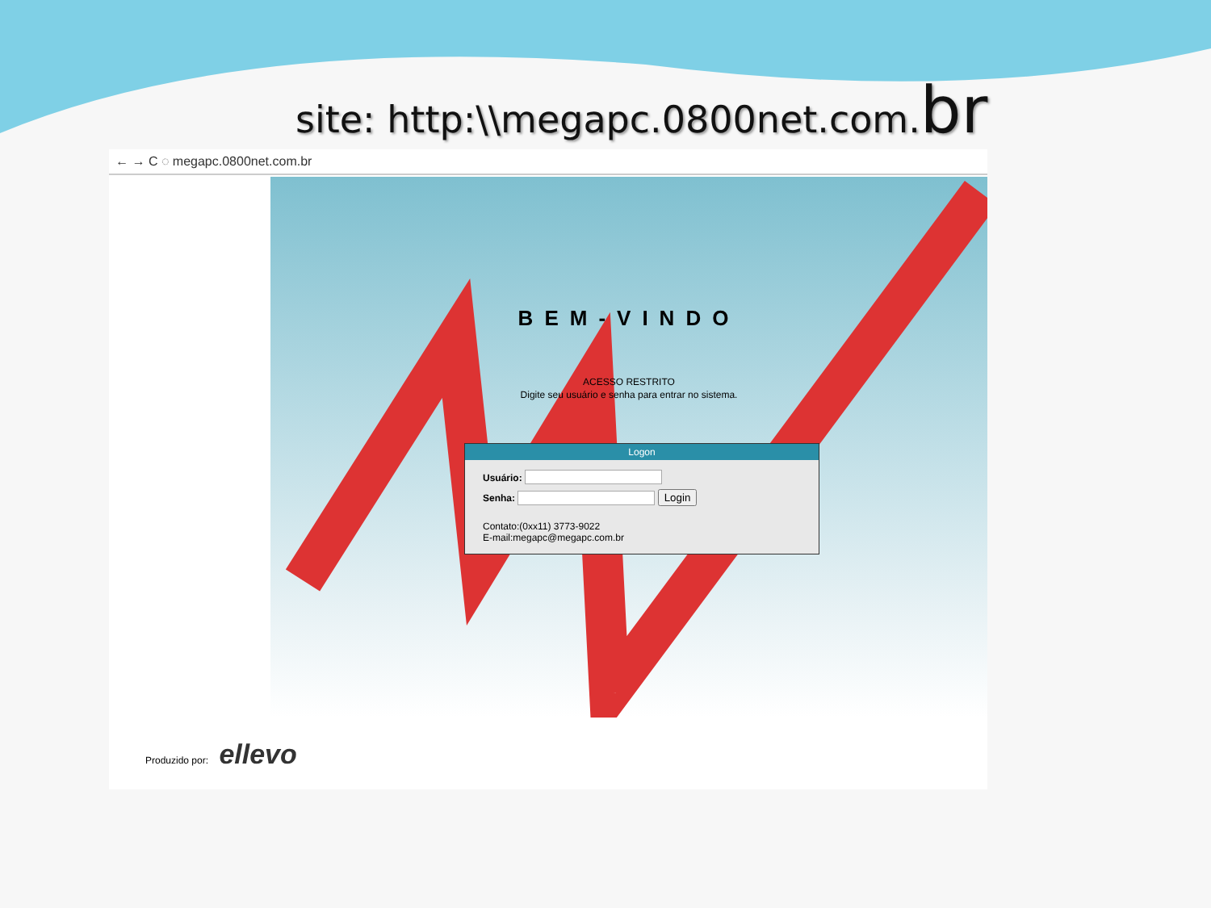site: http:\\megapc.0800net.com.br
← → C ◌ megapc.0800net.com.br
BEM-VINDO
ACESSO RESTRITO
Digite seu usuário e senha para entrar no sistema.
Logon
Usuário:
Senha: Login
Contato:(0xx11) 3773-9022
E-mail:megapc@megapc.com.br
Produzido por: ellevo